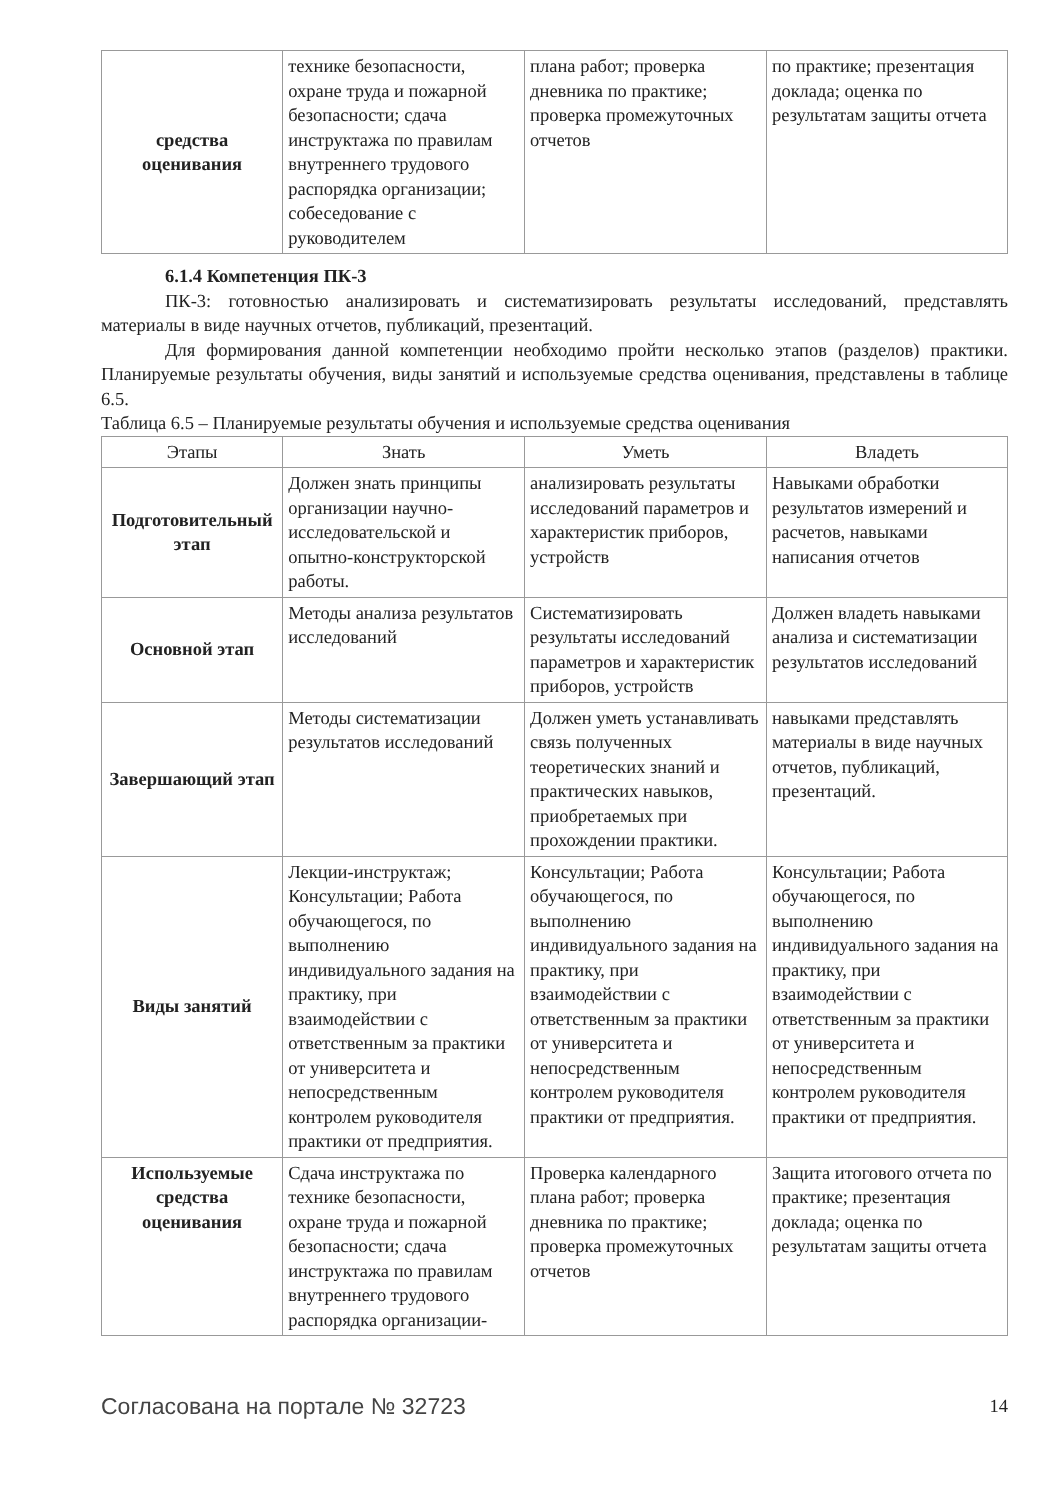| средства оценивания | технике безопасности, охране труда и пожарной безопасности; сдача инструктажа по правилам внутреннего трудового распорядка организации; собеседование с руководителем | плана работ; проверка дневника по практике; проверка промежуточных отчетов | по практике; презентация доклада; оценка по результатам защиты отчета |
6.1.4 Компетенция ПК-3
ПК-3: готовностью анализировать и систематизировать результаты исследований, представлять материалы в виде научных отчетов, публикаций, презентаций.
Для формирования данной компетенции необходимо пройти несколько этапов (разделов) практики. Планируемые результаты обучения, виды занятий и используемые средства оценивания, представлены в таблице 6.5.
Таблица 6.5 – Планируемые результаты обучения и используемые средства оценивания
| Этапы | Знать | Уметь | Владеть |
| --- | --- | --- | --- |
| Подготовительный этап | Должен знать принципы организации научно-исследовательской и опытно-конструкторской работы. | анализировать результаты исследований параметров и характеристик приборов, устройств | Навыками обработки результатов измерений и расчетов, навыками написания отчетов |
| Основной этап | Методы анализа результатов исследований | Систематизировать результаты исследований параметров и характеристик приборов, устройств | Должен владеть навыками анализа и систематизации результатов исследований |
| Завершающий этап | Методы систематизации результатов исследований | Должен уметь устанавливать связь полученных теоретических знаний и практических навыков, приобретаемых при прохождении практики. | навыками представлять материалы в виде научных отчетов, публикаций, презентаций. |
| Виды занятий | Лекции-инструктаж; Консультации; Работа обучающегося, по выполнению индивидуального задания на практику, при взаимодействии с ответственным за практики от университета и непосредственным контролем руководителя практики от предприятия. | Консультации; Работа обучающегося, по выполнению индивидуального задания на практику, при взаимодействии с ответственным за практики от университета и непосредственным контролем руководителя практики от предприятия. | Консультации; Работа обучающегося, по выполнению индивидуального задания на практику, при взаимодействии с ответственным за практики от университета и непосредственным контролем руководителя практики от предприятия. |
| Используемые средства оценивания | Сдача инструктажа по технике безопасности, охране труда и пожарной безопасности; сдача инструктажа по правилам внутреннего трудового распорядка организации- | Проверка календарного плана работ; проверка дневника по практике; проверка промежуточных отчетов | Защита итогового отчета по практике; презентация доклада; оценка по результатам защиты отчета |
Согласована на портале № 32723 14